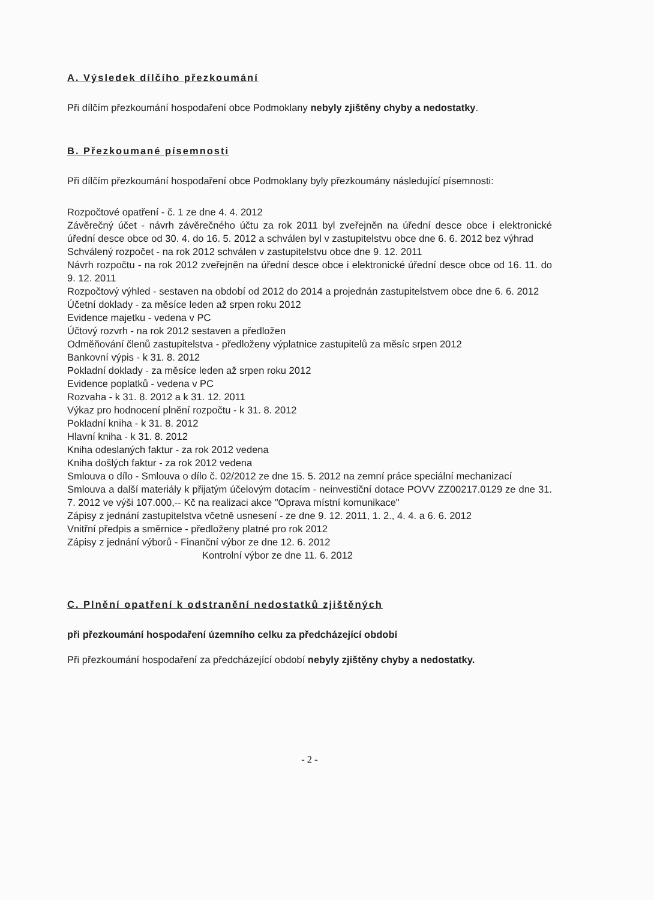A. Výsledek dílčího přezkoumání
Při dílčím přezkoumání hospodaření obce Podmoklany nebyly zjištěny chyby a nedostatky.
B. Přezkoumané písemnosti
Při dílčím přezkoumání hospodaření obce Podmoklany byly přezkoumány následující písemnosti:
Rozpočtové opatření - č. 1 ze dne 4. 4. 2012
Závěrečný účet - návrh závěrečného účtu za rok 2011 byl zveřejněn na úřední desce obce i elektronické úřední desce obce od 30. 4. do 16. 5. 2012 a schválen byl v zastupitelstvu obce dne 6. 6. 2012 bez výhrad
Schválený rozpočet - na rok 2012 schválen v zastupitelstvu obce dne 9. 12. 2011
Návrh rozpočtu - na rok 2012 zveřejněn na úřední desce obce i elektronické úřední desce obce od 16. 11. do 9. 12. 2011
Rozpočtový výhled - sestaven na období od 2012 do 2014 a projednán zastupitelstvem obce dne 6. 6. 2012
Účetní doklady - za měsíce leden až srpen roku 2012
Evidence majetku - vedena v PC
Účtový rozvrh - na rok 2012 sestaven a předložen
Odměňování členů zastupitelstva - předloženy výplatnice zastupitelů za měsíc srpen 2012
Bankovní výpis - k 31. 8. 2012
Pokladní doklady - za měsíce leden až srpen roku 2012
Evidence poplatků - vedena v PC
Rozvaha - k 31. 8. 2012 a k 31. 12. 2011
Výkaz pro hodnocení plnění rozpočtu - k 31. 8. 2012
Pokladní kniha - k 31. 8. 2012
Hlavní kniha - k 31. 8. 2012
Kniha odeslaných faktur - za rok 2012 vedena
Kniha došlých faktur - za rok 2012 vedena
Smlouva o dílo - Smlouva o dílo č. 02/2012 ze dne 15. 5. 2012 na zemní práce speciální mechanizací
Smlouva a další materiály k přijatým účelovým dotacím - neinvestiční dotace POVV ZZ00217.0129 ze dne 31. 7. 2012 ve výši 107.000,-- Kč na realizaci akce "Oprava místní komunikace"
Zápisy z jednání zastupitelstva včetně usnesení - ze dne 9. 12. 2011, 1. 2., 4. 4. a 6. 6. 2012
Vnitřní předpis a směrnice - předloženy platné pro rok 2012
Zápisy z jednání výborů - Finanční výbor ze dne 12. 6. 2012
Kontrolní výbor ze dne 11. 6. 2012
C. Plnění opatření k odstranění nedostatků zjištěných
při přezkoumání hospodaření územního celku za předcházející období
Při přezkoumání hospodaření za předcházející období nebyly zjištěny chyby a nedostatky.
- 2 -